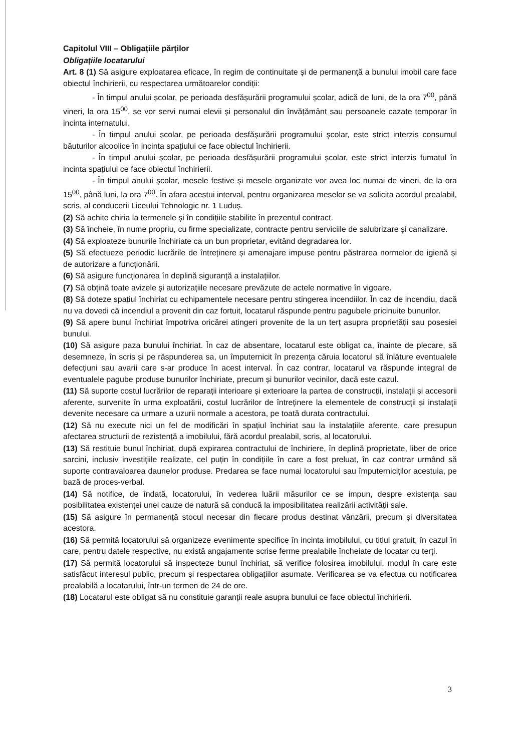Capitolul VIII – Obligațiile părților
Obligațiile locatarului
Art. 8 (1) Să asigure exploatarea eficace, în regim de continuitate și de permanență a bunului imobil care face obiectul închirierii, cu respectarea următoarelor condiții:
- În timpul anului școlar, pe perioada desfășurării programului școlar, adică de luni, de la ora 7<sup>00</sup>, până vineri, la ora 15<sup>00</sup>, se vor servi numai elevii și personalul din învățământ sau persoanele cazate temporar în incinta internatului.
- În timpul anului școlar, pe perioada desfășurării programului școlar, este strict interzis consumul băuturilor alcoolice în incinta spațiului ce face obiectul închirierii.
- În timpul anului școlar, pe perioada desfășurării programului școlar, este strict interzis fumatul în incinta spațiului ce face obiectul închirierii.
- În timpul anului școlar, mesele festive și mesele organizate vor avea loc numai de vineri, de la ora 15<sup>00</sup>, până luni, la ora 7<sup>00</sup>. În afara acestui interval, pentru organizarea meselor se va solicita acordul prealabil, scris, al conducerii Liceului Tehnologic nr. 1 Luduș.
(2) Să achite chiria la termenele și în condițiile stabilite în prezentul contract.
(3) Să încheie, în nume propriu, cu firme specializate, contracte pentru serviciile de salubrizare și canalizare.
(4) Să exploateze bunurile închiriate ca un bun proprietar, evitând degradarea lor.
(5) Să efectueze periodic lucrările de întreținere și amenajare impuse pentru păstrarea normelor de igienă și de autorizare a funcționării.
(6) Să asigure funcționarea în deplină siguranță a instalațiilor.
(7) Să obțină toate avizele și autorizațiile necesare prevăzute de actele normative în vigoare.
(8) Să doteze spațiul închiriat cu echipamentele necesare pentru stingerea incendiilor. În caz de incendiu, dacă nu va dovedi că incendiul a provenit din caz fortuit, locatarul răspunde pentru pagubele pricinuite bunurilor.
(9) Să apere bunul închiriat împotriva oricărei atingeri provenite de la un terț asupra proprietății sau posesiei bunului.
(10) Să asigure paza bunului închiriat. În caz de absentare, locatarul este obligat ca, înainte de plecare, să desemneze, în scris și pe răspunderea sa, un împuternicit în prezența căruia locatorul să înlăture eventualele defecțiuni sau avarii care s-ar produce în acest interval. În caz contrar, locatarul va răspunde integral de eventualele pagube produse bunurilor închiriate, precum și bunurilor vecinilor, dacă este cazul.
(11) Să suporte costul lucrărilor de reparații interioare și exterioare la partea de construcții, instalații și accesorii aferente, survenite în urma exploatării, costul lucrărilor de întreținere la elementele de construcții și instalații devenite necesare ca urmare a uzurii normale a acestora, pe toată durata contractului.
(12) Să nu execute nici un fel de modificări în spațiul închiriat sau la instalațiile aferente, care presupun afectarea structurii de rezistență a imobilului, fără acordul prealabil, scris, al locatorului.
(13) Să restituie bunul închiriat, după expirarea contractului de închiriere, în deplină proprietate, liber de orice sarcini, inclusiv investițiile realizate, cel puțin în condițiile în care a fost preluat, în caz contrar urmând să suporte contravaloarea daunelor produse. Predarea se face numai locatorului sau împuterniciților acestuia, pe bază de proces-verbal.
(14) Să notifice, de îndată, locatorului, în vederea luării măsurilor ce se impun, despre existența sau posibilitatea existenței unei cauze de natură să conducă la imposibilitatea realizării activității sale.
(15) Să asigure în permanență stocul necesar din fiecare produs destinat vânzării, precum și diversitatea acestora.
(16) Să permită locatorului să organizeze evenimente specifice în incinta imobilului, cu titlul gratuit, în cazul în care, pentru datele respective, nu există angajamente scrise ferme prealabile încheiate de locatar cu terți.
(17) Să permită locatorului să inspecteze bunul închiriat, să verifice folosirea imobilului, modul în care este satisfăcut interesul public, precum și respectarea obligațiilor asumate. Verificarea se va efectua cu notificarea prealabilă a locatarului, într-un termen de 24 de ore.
(18) Locatarul este obligat să nu constituie garanții reale asupra bunului ce face obiectul închirierii.
3